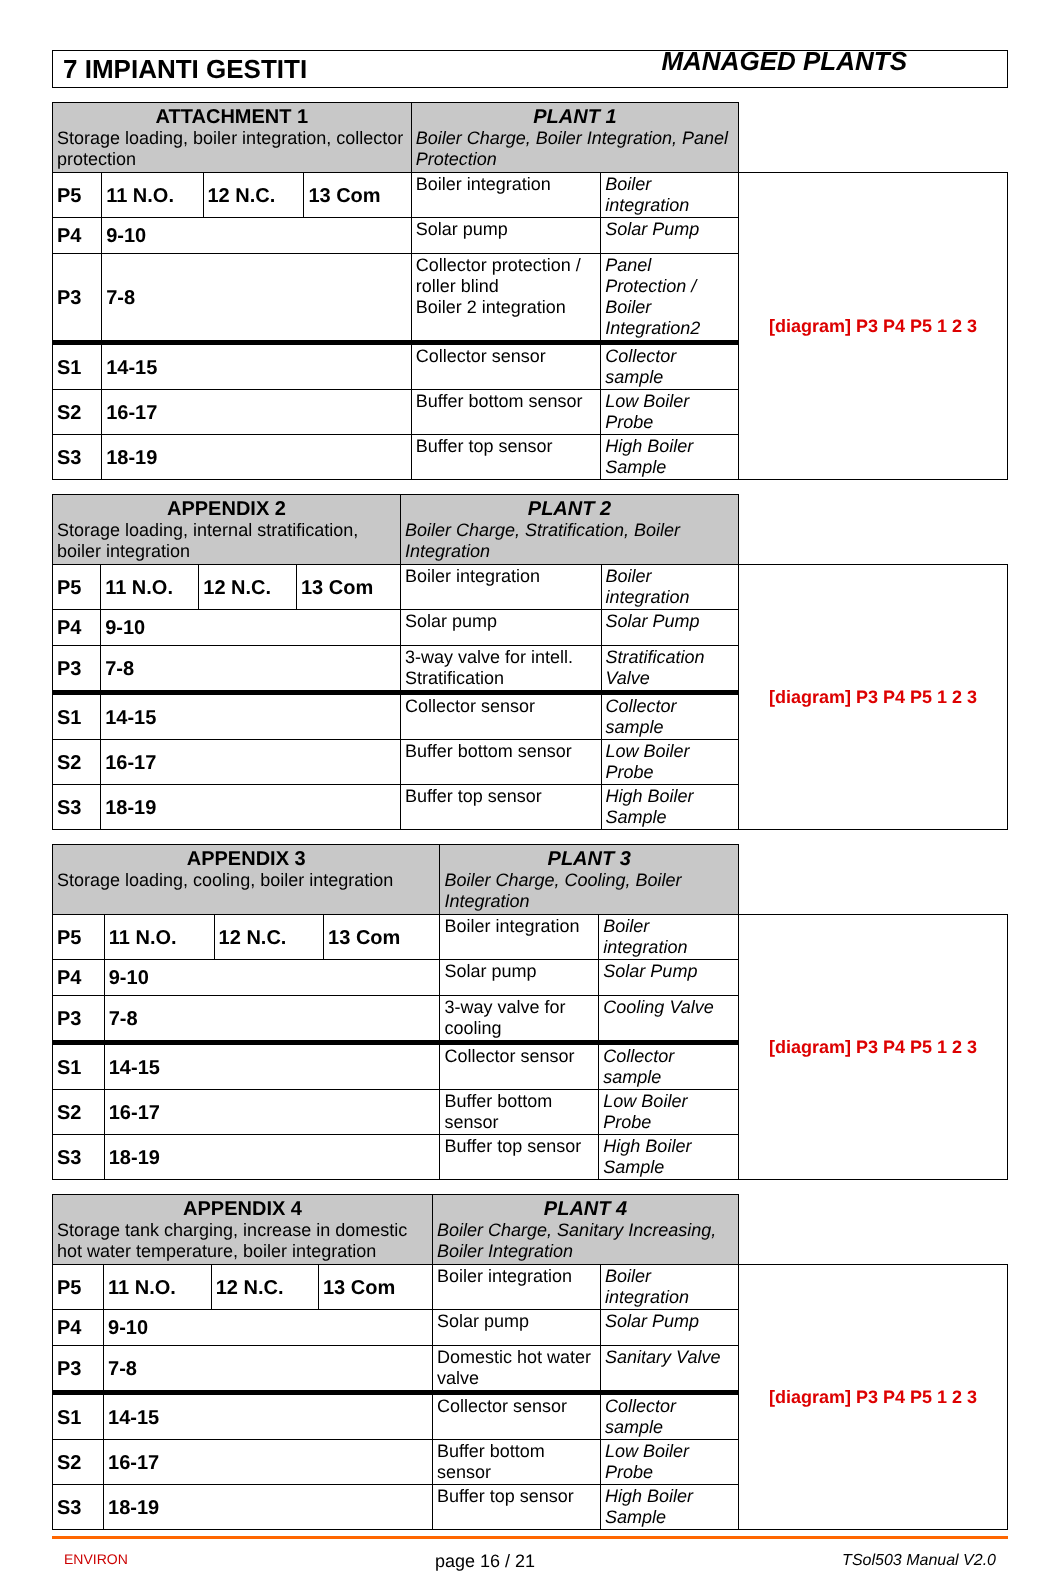7 IMPIANTI GESTITI MANAGED PLANTS
| ATTACHMENT 1 Storage loading, boiler integration, collector protection | | | | PLANT 1 Boiler Charge, Boiler Integration, Panel Protection | | |
| --- | --- | --- | --- | --- | --- | --- |
| P5 | 11 N.O. | 12 N.C. | 13 Com | Boiler integration | Boiler integration | [diagram] P3 P4 P5 1 2 3 |
| P4 | 9-10 | | | Solar pump | Solar Pump | |
| P3 | 7-8 | | | Collector protection / roller blind Boiler 2 integration | Panel Protection / Boiler Integration2 | |
| S1 | 14-15 | | | Collector sensor | Collector sample | |
| S2 | 16-17 | | | Buffer bottom sensor | Low Boiler Probe | |
| S3 | 18-19 | | | Buffer top sensor | High Boiler Sample | |
| APPENDIX 2 Storage loading, internal stratification, boiler integration | | | | PLANT 2 Boiler Charge, Stratification, Boiler Integration | | |
| --- | --- | --- | --- | --- | --- | --- |
| P5 | 11 N.O. | 12 N.C. | 13 Com | Boiler integration | Boiler integration | [diagram] P3 P4 P5 1 2 3 |
| P4 | 9-10 | | | Solar pump | Solar Pump | |
| P3 | 7-8 | | | 3-way valve for intell. Stratification | Stratification Valve | |
| S1 | 14-15 | | | Collector sensor | Collector sample | |
| S2 | 16-17 | | | Buffer bottom sensor | Low Boiler Probe | |
| S3 | 18-19 | | | Buffer top sensor | High Boiler Sample | |
| APPENDIX 3 Storage loading, cooling, boiler integration | | | | PLANT 3 Boiler Charge, Cooling, Boiler Integration | | |
| --- | --- | --- | --- | --- | --- | --- |
| P5 | 11 N.O. | 12 N.C. | 13 Com | Boiler integration | Boiler integration | [diagram] P3 P4 P5 1 2 3 |
| P4 | 9-10 | | | Solar pump | Solar Pump | |
| P3 | 7-8 | | | 3-way valve for cooling | Cooling Valve | |
| S1 | 14-15 | | | Collector sensor | Collector sample | |
| S2 | 16-17 | | | Buffer bottom sensor | Low Boiler Probe | |
| S3 | 18-19 | | | Buffer top sensor | High Boiler Sample | |
| APPENDIX 4 Storage tank charging, increase in domestic hot water temperature, boiler integration | | | | PLANT 4 Boiler Charge, Sanitary Increasing, Boiler Integration | | |
| --- | --- | --- | --- | --- | --- | --- |
| P5 | 11 N.O. | 12 N.C. | 13 Com | Boiler integration | Boiler integration | [diagram] P3 P4 P5 1 2 3 |
| P4 | 9-10 | | | Solar pump | Solar Pump | |
| P3 | 7-8 | | | Domestic hot water valve | Sanitary Valve | |
| S1 | 14-15 | | | Collector sensor | Collector sample | |
| S2 | 16-17 | | | Buffer bottom sensor | Low Boiler Probe | |
| S3 | 18-19 | | | Buffer top sensor | High Boiler Sample | |
ENVIRON page 16 / 21 TSol503 Manual V2.0